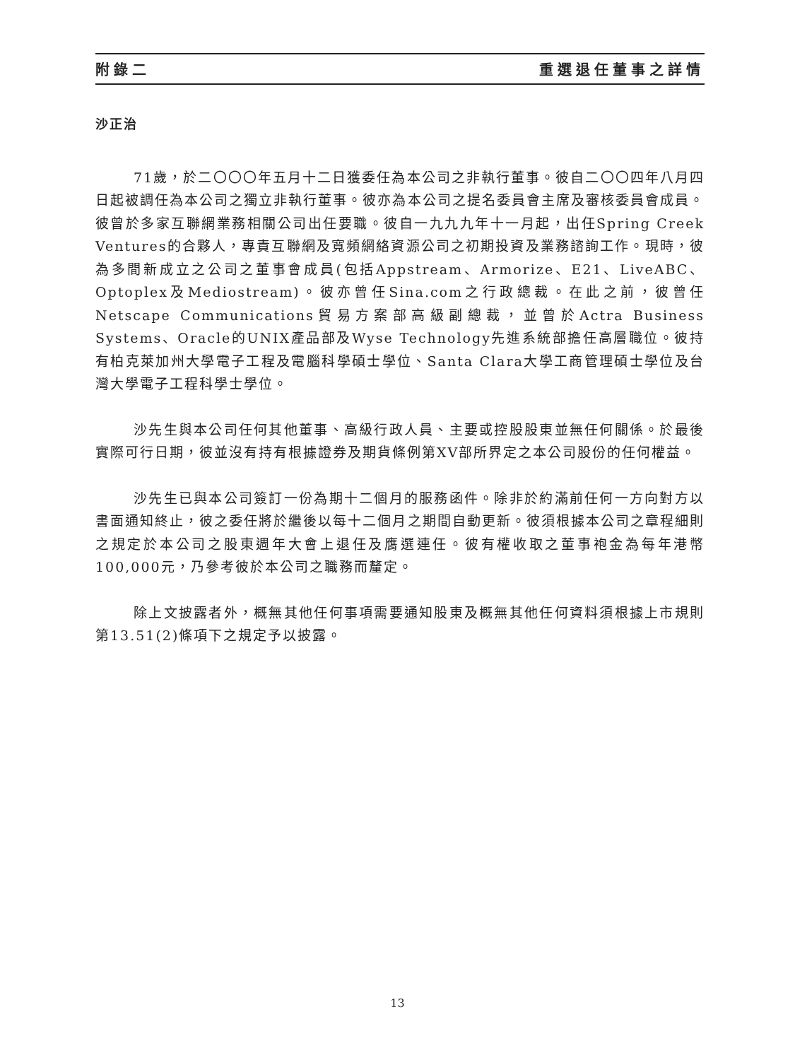附錄二 重選退任董事之詳情
沙正治
71歲，於二〇〇〇年五月十二日獲委任為本公司之非執行董事。彼自二〇〇四年八月四日起被調任為本公司之獨立非執行董事。彼亦為本公司之提名委員會主席及審核委員會成員。彼曾於多家互聯網業務相關公司出任要職。彼自一九九九年十一月起，出任Spring Creek Ventures的合夥人，專責互聯網及寬頻網絡資源公司之初期投資及業務諮詢工作。現時，彼為多間新成立之公司之董事會成員(包括Appstream、Armorize、E21、LiveABC、Optoplex及Mediostream)。彼亦曾任Sina.com之行政總裁。在此之前，彼曾任Netscape Communications貿易方案部高級副總裁，並曾於Actra Business Systems、Oracle的UNIX產品部及Wyse Technology先進系統部擔任高層職位。彼持有柏克萊加州大學電子工程及電腦科學碩士學位、Santa Clara大學工商管理碩士學位及台灣大學電子工程科學士學位。
沙先生與本公司任何其他董事、高級行政人員、主要或控股股東並無任何關係。於最後實際可行日期，彼並沒有持有根據證券及期貨條例第XV部所界定之本公司股份的任何權益。
沙先生已與本公司簽訂一份為期十二個月的服務函件。除非於約滿前任何一方向對方以書面通知終止，彼之委任將於繼後以每十二個月之期間自動更新。彼須根據本公司之章程細則之規定於本公司之股東週年大會上退任及膺選連任。彼有權收取之董事袍金為每年港幣100,000元，乃參考彼於本公司之職務而釐定。
除上文披露者外，概無其他任何事項需要通知股東及概無其他任何資料須根據上市規則第13.51(2)條項下之規定予以披露。
13